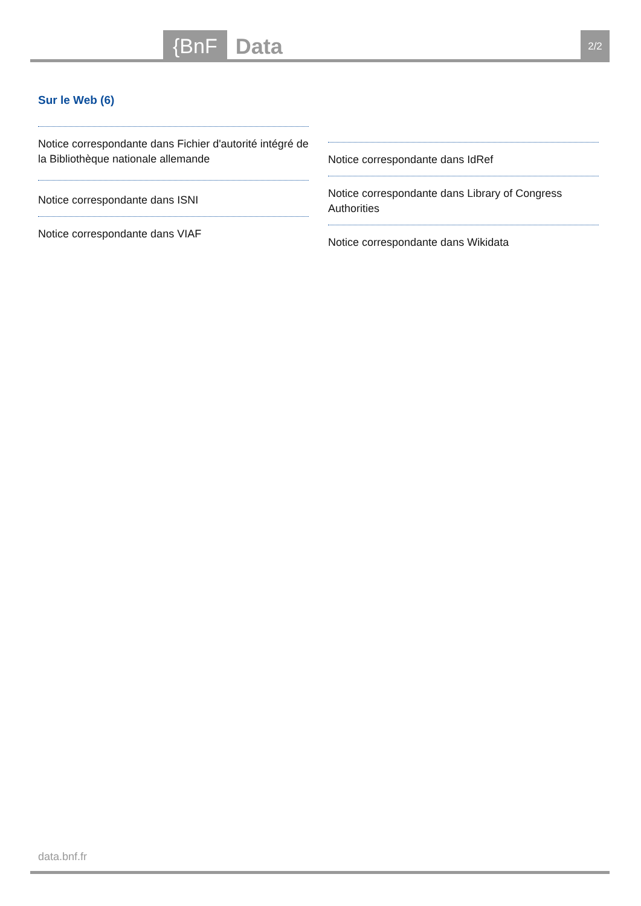{BnF Data 2/2
Sur le Web (6)
Notice correspondante dans Fichier d'autorité intégré de la Bibliothèque nationale allemande
Notice correspondante dans ISNI
Notice correspondante dans VIAF
Notice correspondante dans IdRef
Notice correspondante dans Library of Congress Authorities
Notice correspondante dans Wikidata
data.bnf.fr